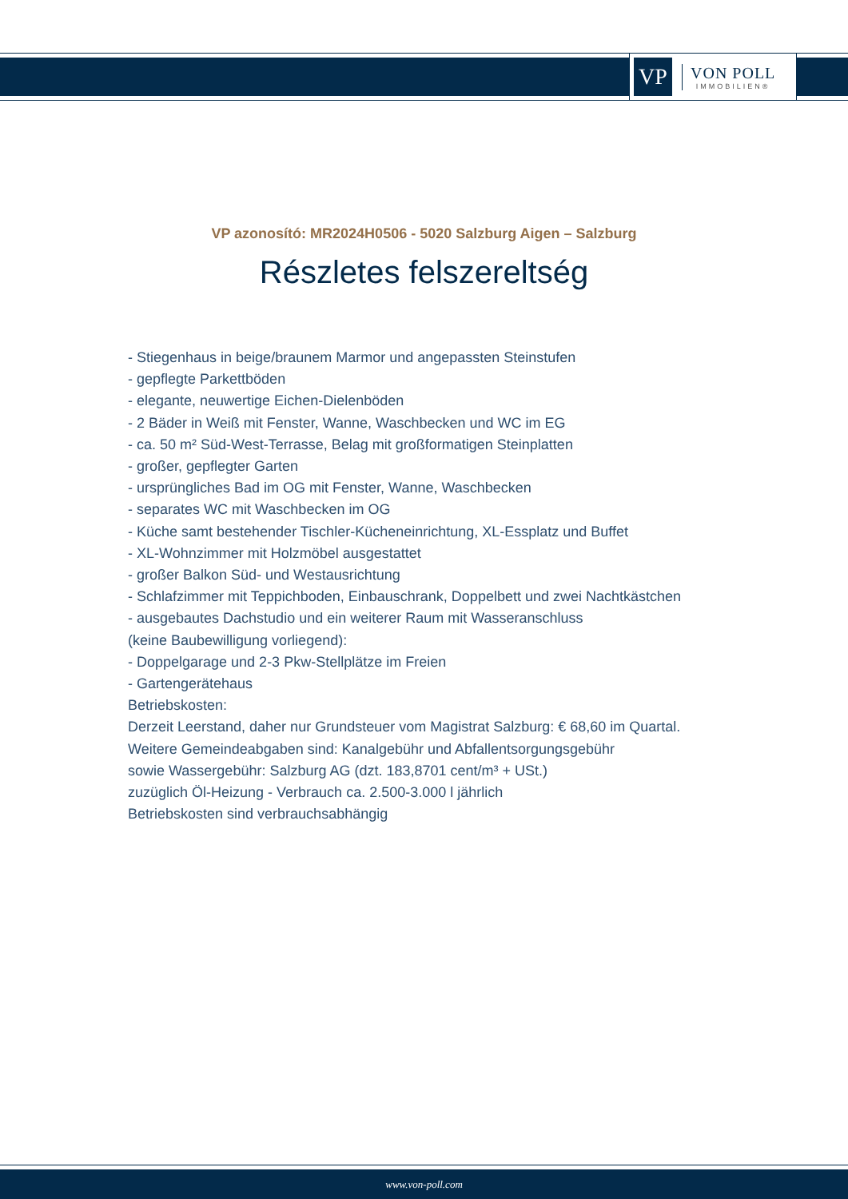VP
VON POLL
IMMOBILIEN®
VP azonosító: MR2024H0506 - 5020 Salzburg Aigen – Salzburg
Részletes felszereltség
- Stiegenhaus in beige/braunem Marmor und angepassten Steinstufen
- gepflegte Parkettböden
- elegante, neuwertige Eichen-Dielenböden
- 2 Bäder in Weiß mit Fenster, Wanne, Waschbecken und WC im EG
- ca. 50 m² Süd-West-Terrasse, Belag mit großformatigen Steinplatten
- großer, gepflegter Garten
- ursprüngliches Bad im OG mit Fenster, Wanne, Waschbecken
- separates WC mit Waschbecken im OG
- Küche samt bestehender Tischler-Kücheneinrichtung, XL-Essplatz und Buffet
- XL-Wohnzimmer mit Holzmöbel ausgestattet
- großer Balkon Süd- und Westausrichtung
- Schlafzimmer mit Teppichboden, Einbauschrank, Doppelbett und zwei Nachtkästchen
- ausgebautes Dachstudio und ein weiterer Raum mit Wasseranschluss
(keine Baubewilligung vorliegend):
- Doppelgarage und 2-3 Pkw-Stellplätze im Freien
- Gartengerätehaus
Betriebskosten:
Derzeit Leerstand, daher nur Grundsteuer vom Magistrat Salzburg: € 68,60 im Quartal.
Weitere Gemeindeabgaben sind: Kanalgebühr und Abfallentsorgungsgebühr
sowie Wassergebühr: Salzburg AG (dzt. 183,8701 cent/m³ + USt.)
zuzüglich Öl-Heizung - Verbrauch ca. 2.500-3.000 l jährlich
Betriebskosten sind verbrauchsabhängig
www.von-poll.com